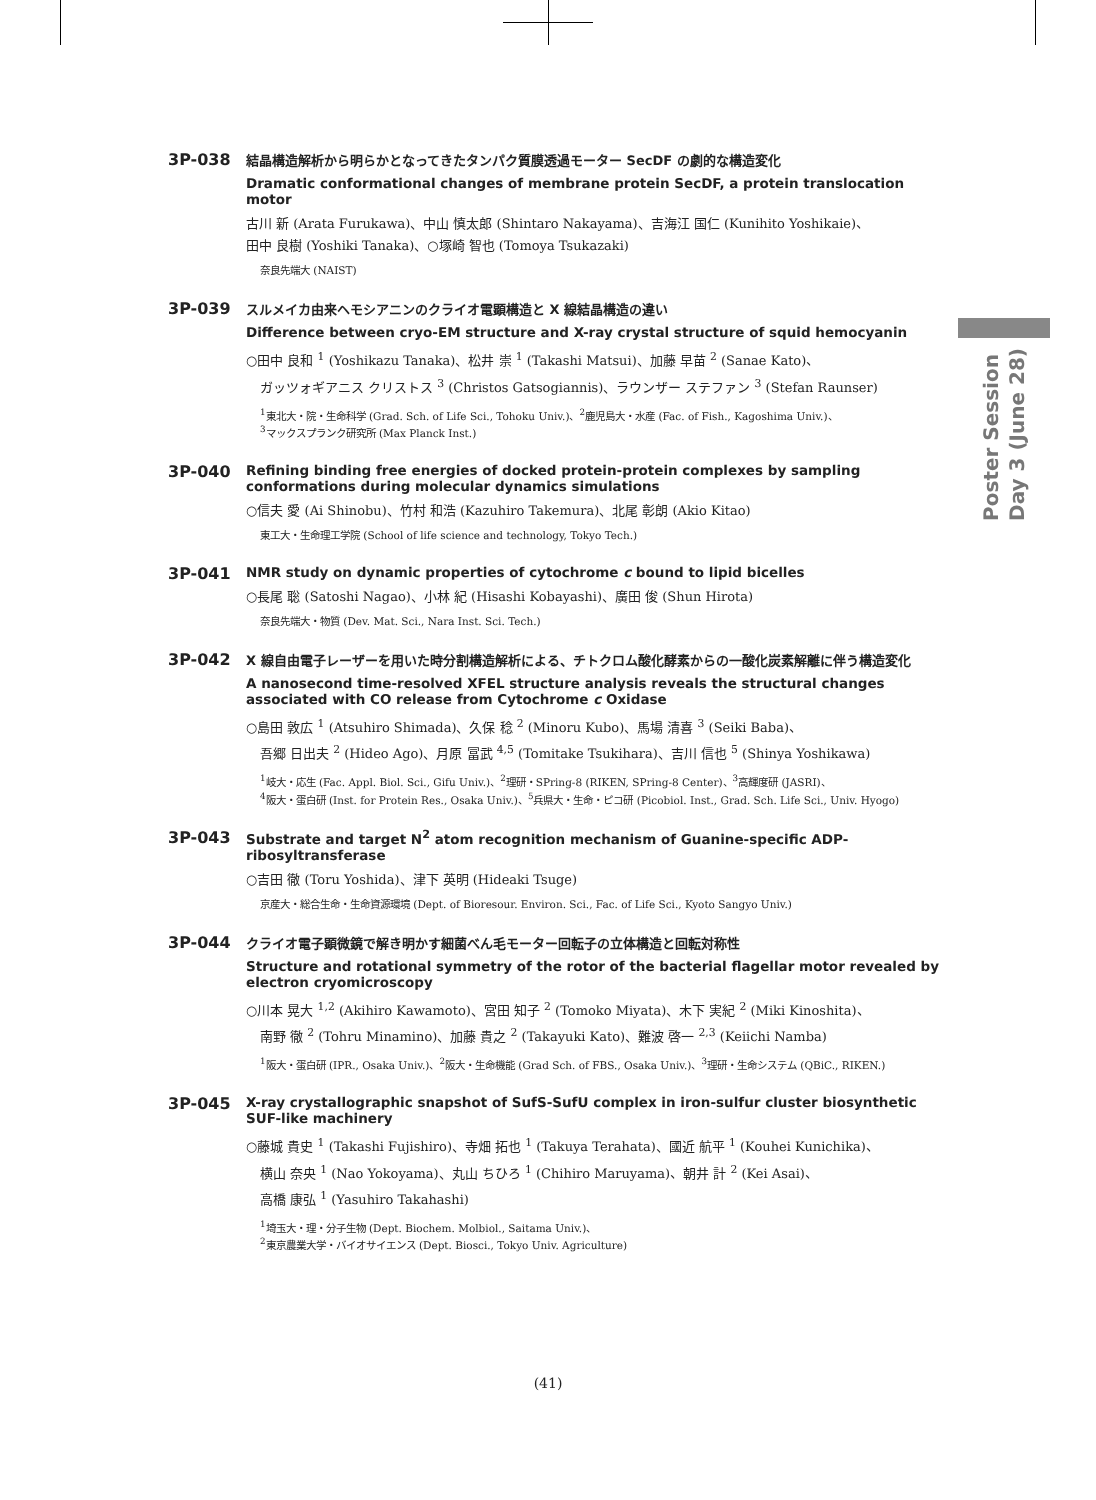3P-038
結晶構造解析から明らかとなってきたタンパク質膜透過モーター SecDF の劇的な構造変化
Dramatic conformational changes of membrane protein SecDF, a protein translocation motor
古川 新 (Arata Furukawa)、中山 慎太郎 (Shintaro Nakayama)、吉海江 国仁 (Kunihito Yoshikaie)、
田中 良樹 (Yoshiki Tanaka)、○塚崎 智也 (Tomoya Tsukazaki)
奈良先端大 (NAIST)
3P-039
スルメイカ由来ヘモシアニンのクライオ電顕構造と X 線結晶構造の違い
Difference between cryo-EM structure and X-ray crystal structure of squid hemocyanin
○田中 良和 <sup>1</sup> (Yoshikazu Tanaka)、松井 崇 <sup>1</sup> (Takashi Matsui)、加藤 早苗 <sup>2</sup> (Sanae Kato)、
ガッツォギアニス クリストス <sup>3</sup> (Christos Gatsogiannis)、ラウンザー ステファン <sup>3</sup> (Stefan Raunser)
<sup>1</sup> 東北大・院・生命科学 (Grad. Sch. of Life Sci., Tohoku Univ.)、<sup>2</sup>鹿児島大・水産 (Fac. of Fish., Kagoshima Univ.)、
<sup>3</sup> マックスプランク研究所 (Max Planck Inst.)
3P-040
Refining binding free energies of docked protein-protein complexes by sampling conformations during molecular dynamics simulations
○信夫 愛 (Ai Shinobu)、竹村 和浩 (Kazuhiro Takemura)、北尾 彰朗 (Akio Kitao)
東工大・生命理工学院 (School of life science and technology, Tokyo Tech.)
3P-041
NMR study on dynamic properties of cytochrome c bound to lipid bicelles
○長尾 聡 (Satoshi Nagao)、小林 紀 (Hisashi Kobayashi)、廣田 俊 (Shun Hirota)
奈良先端大・物質 (Dev. Mat. Sci., Nara Inst. Sci. Tech.)
3P-042
X 線自由電子レーザーを用いた時分割構造解析による、チトクロム酸化酵素からの一酸化炭素解離に伴う構造変化
A nanosecond time-resolved XFEL structure analysis reveals the structural changes associated with CO release from Cytochrome c Oxidase
○島田 敦広 <sup>1</sup> (Atsuhiro Shimada)、久保 稔 <sup>2</sup> (Minoru Kubo)、馬場 清喜 <sup>3</sup> (Seiki Baba)、
吾郷 日出夫 <sup>2</sup> (Hideo Ago)、月原 冨武 <sup>4,5</sup> (Tomitake Tsukihara)、吉川 信也 <sup>5</sup> (Shinya Yoshikawa)
<sup>1</sup> 岐大・応生 (Fac. Appl. Biol. Sci., Gifu Univ.)、<sup>2</sup>理研・SPring-8 (RIKEN, SPring-8 Center)、<sup>3</sup>高輝度研 (JASRI)、
<sup>4</sup> 阪大・蛋白研 (Inst. for Protein Res., Osaka Univ.)、<sup>5</sup>兵県大・生命・ピコ研 (Picobiol. Inst., Grad. Sch. Life Sci., Univ. Hyogo)
3P-043
Substrate and target N<sup>2</sup> atom recognition mechanism of Guanine-specific ADP-ribosyltransferase
○吉田 徹 (Toru Yoshida)、津下 英明 (Hideaki Tsuge)
京産大・総合生命・生命資源環境 (Dept. of Bioresour. Environ. Sci., Fac. of Life Sci., Kyoto Sangyo Univ.)
3P-044
クライオ電子顕微鏡で解き明かす細菌べん毛モーター回転子の立体構造と回転対称性
Structure and rotational symmetry of the rotor of the bacterial flagellar motor revealed by electron cryomicroscopy
○川本 晃大 <sup>1,2</sup> (Akihiro Kawamoto)、宮田 知子 <sup>2</sup> (Tomoko Miyata)、木下 実紀 <sup>2</sup> (Miki Kinoshita)、
南野 徹 <sup>2</sup> (Tohru Minamino)、加藤 貴之 <sup>2</sup> (Takayuki Kato)、難波 啓一 <sup>2,3</sup> (Keiichi Namba)
<sup>1</sup> 阪大・蛋白研 (IPR., Osaka Univ.)、<sup>2</sup>阪大・生命機能 (Grad Sch. of FBS., Osaka Univ.)、<sup>3</sup>理研・生命システム (QBiC., RIKEN.)
3P-045
X-ray crystallographic snapshot of SufS-SufU complex in iron-sulfur cluster biosynthetic SUF-like machinery
○藤城 貴史 <sup>1</sup> (Takashi Fujishiro)、寺畑 拓也 <sup>1</sup> (Takuya Terahata)、國近 航平 <sup>1</sup> (Kouhei Kunichika)、
横山 奈央 <sup>1</sup> (Nao Yokoyama)、丸山 ちひろ <sup>1</sup> (Chihiro Maruyama)、朝井 計 <sup>2</sup> (Kei Asai)、
高橋 康弘 <sup>1</sup> (Yasuhiro Takahashi)
<sup>1</sup> 埼玉大・理・分子生物 (Dept. Biochem. Molbiol., Saitama Univ.)、
<sup>2</sup> 東京農業大学・バイオサイエンス (Dept. Biosci., Tokyo Univ. Agriculture)
Poster Session
Day 3 (June 28)
(41)